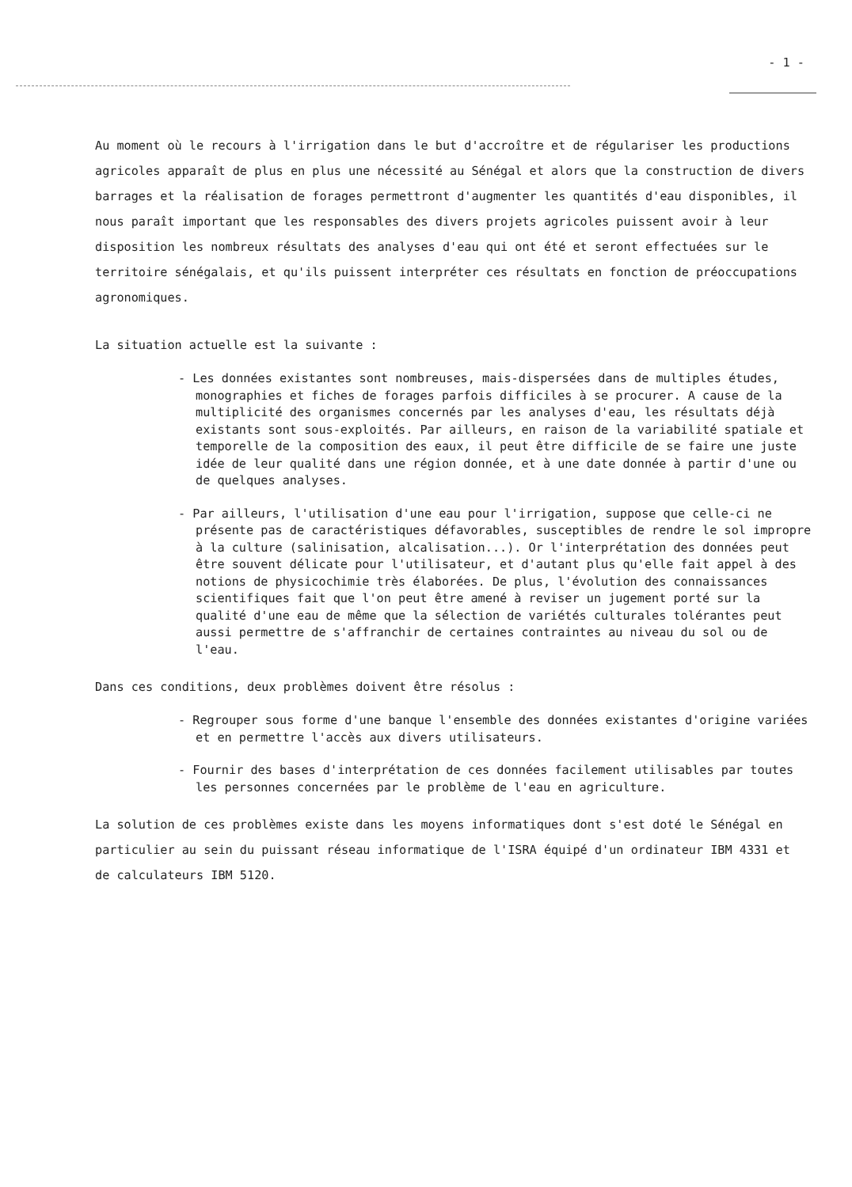- 1 -
Au moment où le recours à l'irrigation dans le but d'accroître et de régulariser les productions agricoles apparaît de plus en plus une nécessité au Sénégal et alors que la construction de divers barrages et la réalisation de forages permettront d'augmenter les quantités d'eau disponibles, il nous paraît important que les responsables des divers projets agricoles puissent avoir à leur disposition les nombreux résultats des analyses d'eau qui ont été et seront effectuées sur le territoire sénégalais, et qu'ils puissent interpréter ces résultats en fonction de préoccupations agronomiques.
La situation actuelle est la suivante :
- Les données existantes sont nombreuses, mais-dispersées dans de multiples études, monographies et fiches de forages parfois difficiles à se procurer. A cause de la multiplicité des organismes concernés par les analyses d'eau, les résultats déjà existants sont sous-exploités. Par ailleurs, en raison de la variabilité spatiale et temporelle de la composition des eaux, il peut être difficile de se faire une juste idée de leur qualité dans une région donnée, et à une date donnée à partir d'une ou de quelques analyses.
- Par ailleurs, l'utilisation d'une eau pour l'irrigation, suppose que celle-ci ne présente pas de caractéristiques défavorables, susceptibles de rendre le sol impropre à la culture (salinisation, alcalisation...). Or l'interprétation des données peut être souvent délicate pour l'utilisateur, et d'autant plus qu'elle fait appel à des notions de physicochimie très élaborées. De plus, l'évolution des connaissances scientifiques fait que l'on peut être amené à reviser un jugement porté sur la qualité d'une eau de même que la sélection de variétés culturales tolérantes peut aussi permettre de s'affranchir de certaines contraintes au niveau du sol ou de l'eau.
Dans ces conditions, deux problèmes doivent être résolus :
- Regrouper sous forme d'une banque l'ensemble des données existantes d'origine variées et en permettre l'accès aux divers utilisateurs.
- Fournir des bases d'interprétation de ces données facilement utilisables par toutes les personnes concernées par le problème de l'eau en agriculture.
La solution de ces problèmes existe dans les moyens informatiques dont s'est doté le Sénégal en particulier au sein du puissant réseau informatique de l'ISRA équipé d'un ordinateur IBM 4331 et de calculateurs IBM 5120.